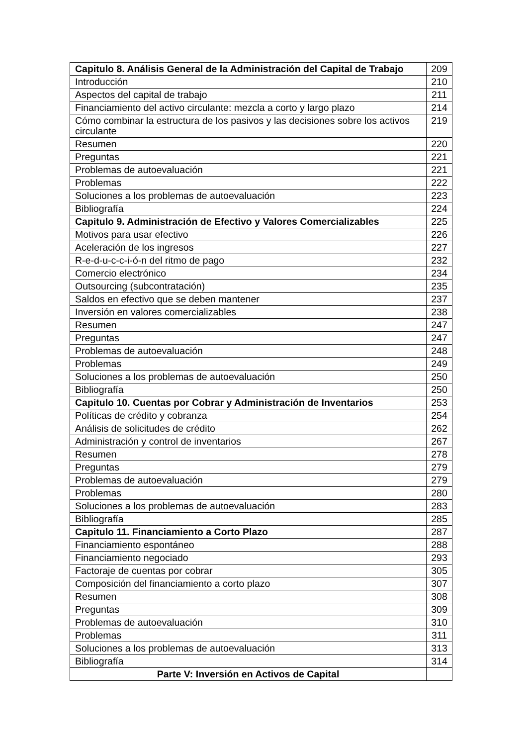| Capitulo 8. Análisis General de la Administración del Capital de Trabajo | 209 |
| Introducción | 210 |
| Aspectos del capital de trabajo | 211 |
| Financiamiento del activo circulante: mezcla a corto y largo plazo | 214 |
| Cómo combinar la estructura de los pasivos y las decisiones sobre los activos circulante | 219 |
| Resumen | 220 |
| Preguntas | 221 |
| Problemas de autoevaluación | 221 |
| Problemas | 222 |
| Soluciones a los problemas de autoevaluación | 223 |
| Bibliografía | 224 |
| Capitulo 9. Administración de Efectivo y Valores Comercializables | 225 |
| Motivos para usar efectivo | 226 |
| Aceleración de los ingresos | 227 |
| R-e-d-u-c-c-i-ó-n del ritmo de pago | 232 |
| Comercio electrónico | 234 |
| Outsourcing (subcontratación) | 235 |
| Saldos en efectivo que se deben mantener | 237 |
| Inversión en valores comercializables | 238 |
| Resumen | 247 |
| Preguntas | 247 |
| Problemas de autoevaluación | 248 |
| Problemas | 249 |
| Soluciones a los problemas de autoevaluación | 250 |
| Bibliografía | 250 |
| Capitulo 10. Cuentas por Cobrar y Administración de Inventarios | 253 |
| Políticas de crédito y cobranza | 254 |
| Análisis de solicitudes de crédito | 262 |
| Administración y control de inventarios | 267 |
| Resumen | 278 |
| Preguntas | 279 |
| Problemas de autoevaluación | 279 |
| Problemas | 280 |
| Soluciones a los problemas de autoevaluación | 283 |
| Bibliografía | 285 |
| Capitulo 11. Financiamiento a Corto Plazo | 287 |
| Financiamiento espontáneo | 288 |
| Financiamiento negociado | 293 |
| Factoraje de cuentas por cobrar | 305 |
| Composición del financiamiento a corto plazo | 307 |
| Resumen | 308 |
| Preguntas | 309 |
| Problemas de autoevaluación | 310 |
| Problemas | 311 |
| Soluciones a los problemas de autoevaluación | 313 |
| Bibliografía | 314 |
| Parte V: Inversión en Activos de Capital | |